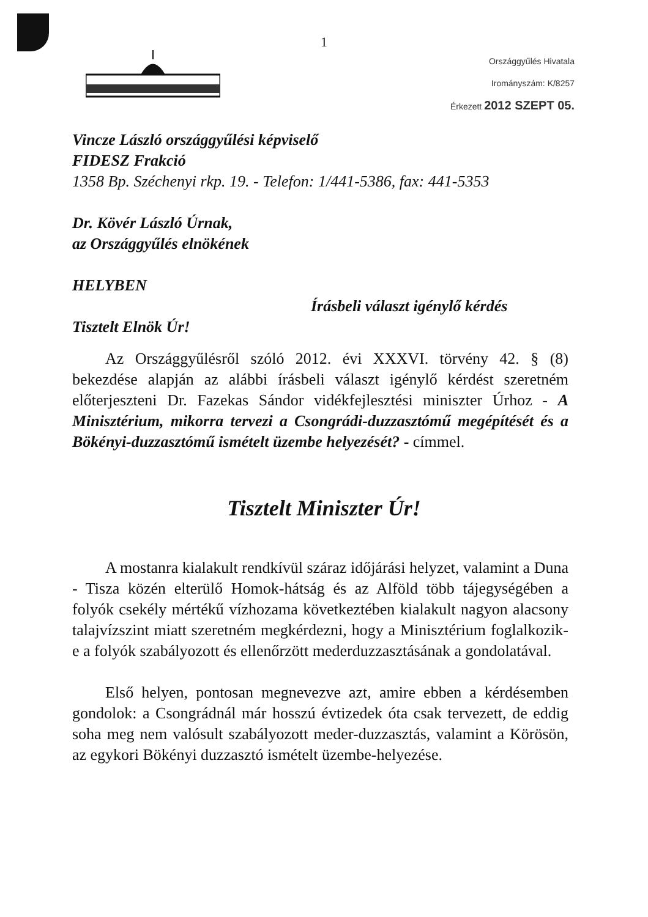1
Országgyűlés Hivatala
Irományszám: K/8257
Érkezett 2012 SZEPT 05.
Vincze László országgyűlési képviselő
FIDESZ Frakció
1358 Bp. Széchenyi rkp. 19. - Telefon: 1/441-5386, fax: 441-5353
Dr. Kövér László Úrnak,
az Országgyűlés elnökének
HELYBEN
Írásbeli választ igénylő kérdés
Tisztelt Elnök Úr!
Az Országgyűlésről szóló 2012. évi XXXVI. törvény 42. § (8) bekezdése alapján az alábbi írásbeli választ igénylő kérdést szeretném előterjeszteni Dr. Fazekas Sándor vidékfejlesztési miniszter Úrhoz - A Minisztérium, mikorra tervezi a Csongrádi-duzzasztómű megépítését és a Bökényi-duzzasztómű ismételt üzembe helyezését? - címmel.
Tisztelt Miniszter Úr!
A mostanra kialakult rendkívül száraz időjárási helyzet, valamint a Duna - Tisza közén elterülő Homok-hátság és az Alföld több tájegységében a folyók csekély mértékű vízhozama következtében kialakult nagyon alacsony talajvízszint miatt szeretném megkérdezni, hogy a Minisztérium foglalkozik-e a folyók szabályozott és ellenőrzött mederduzzasztásának a gondolatával.
Első helyen, pontosan megnevezve azt, amire ebben a kérdésemben gondolok: a Csongrádnál már hosszú évtizedek óta csak tervezett, de eddig soha meg nem valósult szabályozott meder-duzzasztás, valamint a Körösön, az egykori Bökényi duzzasztó ismételt üzembe-helyezése.